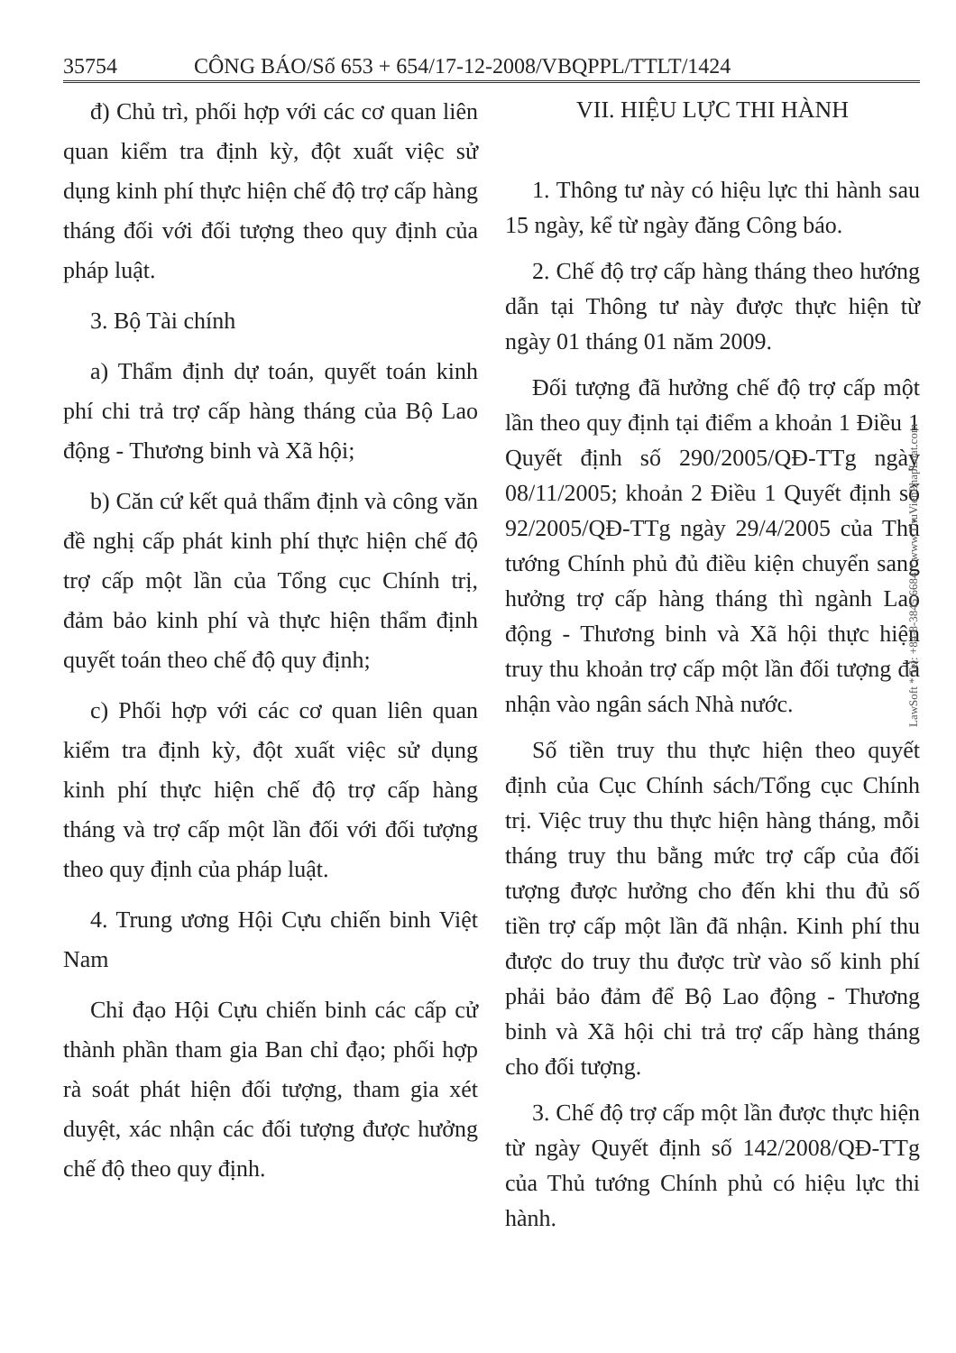35754 CÔNG BÁO/Số 653 + 654/17-12-2008/VBQPPL/TTLT/1424
đ) Chủ trì, phối hợp với các cơ quan liên quan kiểm tra định kỳ, đột xuất việc sử dụng kinh phí thực hiện chế độ trợ cấp hàng tháng đối với đối tượng theo quy định của pháp luật.
3. Bộ Tài chính
a) Thẩm định dự toán, quyết toán kinh phí chi trả trợ cấp hàng tháng của Bộ Lao động - Thương binh và Xã hội;
b) Căn cứ kết quả thẩm định và công văn đề nghị cấp phát kinh phí thực hiện chế độ trợ cấp một lần của Tổng cục Chính trị, đảm bảo kinh phí và thực hiện thẩm định quyết toán theo chế độ quy định;
c) Phối hợp với các cơ quan liên quan kiểm tra định kỳ, đột xuất việc sử dụng kinh phí thực hiện chế độ trợ cấp hàng tháng và trợ cấp một lần đối với đối tượng theo quy định của pháp luật.
4. Trung ương Hội Cựu chiến binh Việt Nam
Chỉ đạo Hội Cựu chiến binh các cấp cử thành phần tham gia Ban chỉ đạo; phối hợp rà soát phát hiện đối tượng, tham gia xét duyệt, xác nhận các đối tượng được hưởng chế độ theo quy định.
VII. HIỆU LỰC THI HÀNH
1. Thông tư này có hiệu lực thi hành sau 15 ngày, kể từ ngày đăng Công báo.
2. Chế độ trợ cấp hàng tháng theo hướng dẫn tại Thông tư này được thực hiện từ ngày 01 tháng 01 năm 2009.
Đối tượng đã hưởng chế độ trợ cấp một lần theo quy định tại điểm a khoản 1 Điều 1 Quyết định số 290/2005/QĐ-TTg ngày 08/11/2005; khoản 2 Điều 1 Quyết định số 92/2005/QĐ-TTg ngày 29/4/2005 của Thủ tướng Chính phủ đủ điều kiện chuyển sang hưởng trợ cấp hàng tháng thì ngành Lao động - Thương binh và Xã hội thực hiện truy thu khoản trợ cấp một lần đối tượng đã nhận vào ngân sách Nhà nước.
Số tiền truy thu thực hiện theo quyết định của Cục Chính sách/Tổng cục Chính trị. Việc truy thu thực hiện hàng tháng, mỗi tháng truy thu bằng mức trợ cấp của đối tượng được hưởng cho đến khi thu đủ số tiền trợ cấp một lần đã nhận. Kinh phí thu được do truy thu được trừ vào số kinh phí phải bảo đảm để Bộ Lao động - Thương binh và Xã hội chi trả trợ cấp hàng tháng cho đối tượng.
3. Chế độ trợ cấp một lần được thực hiện từ ngày Quyết định số 142/2008/QĐ-TTg của Thủ tướng Chính phủ có hiệu lực thi hành.
LawSoft * Tel: +84-8-3845 6684 * www.ThuVienPhapLuat.com